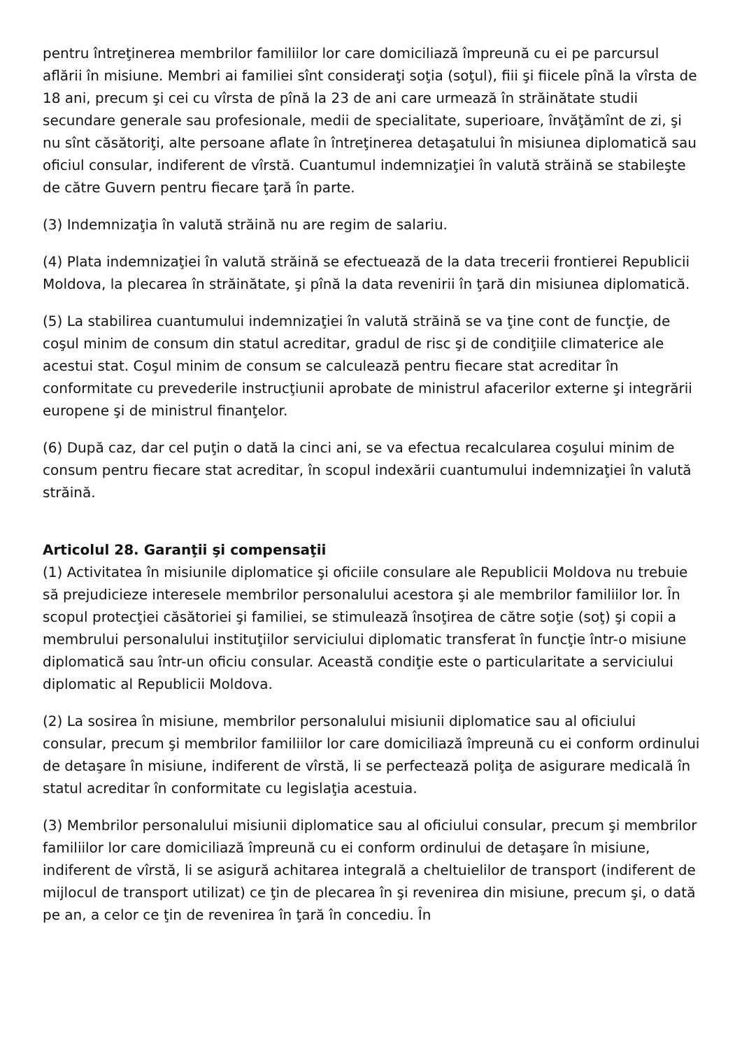pentru întreţinerea membrilor familiilor lor care domiciliază împreună cu ei pe parcursul aflării în misiune. Membri ai familiei sînt consideraţi soţia (soţul), fiii şi fiicele pînă la vîrsta de 18 ani, precum şi cei cu vîrsta de pînă la 23 de ani care urmează în străinătate studii secundare generale sau profesionale, medii de specialitate, superioare, învăţămînt de zi, şi nu sînt căsătoriţi, alte persoane aflate în întreţinerea detaşatului în misiunea diplomatică sau oficiul consular, indiferent de vîrstă. Cuantumul indemnizaţiei în valută străină se stabileşte de către Guvern pentru fiecare ţară în parte.
(3) Indemnizaţia în valută străină nu are regim de salariu.
(4) Plata indemnizaţiei în valută străină se efectuează de la data trecerii frontierei Republicii Moldova, la plecarea în străinătate, şi pînă la data revenirii în ţară din misiunea diplomatică.
(5) La stabilirea cuantumului indemnizaţiei în valută străină se va ţine cont de funcţie, de coşul minim de consum din statul acreditar, gradul de risc şi de condiţiile climaterice ale acestui stat. Coşul minim de consum se calculează pentru fiecare stat acreditar în conformitate cu prevederile instrucţiunii aprobate de ministrul afacerilor externe şi integrării europene şi de ministrul finanţelor.
(6) După caz, dar cel puţin o dată la cinci ani, se va efectua recalcularea coşului minim de consum pentru fiecare stat acreditar, în scopul indexării cuantumului indemnizaţiei în valută străină.
Articolul 28. Garanţii şi compensaţii
(1) Activitatea în misiunile diplomatice şi oficiile consulare ale Republicii Moldova nu trebuie să prejudicieze interesele membrilor personalului acestora şi ale membrilor familiilor lor. În scopul protecţiei căsătoriei şi familiei, se stimulează însoţirea de către soţie (soţ) şi copii a membrului personalului instituţiilor serviciului diplomatic transferat în funcţie într-o misiune diplomatică sau într-un oficiu consular. Această condiţie este o particularitate a serviciului diplomatic al Republicii Moldova.
(2) La sosirea în misiune, membrilor personalului misiunii diplomatice sau al oficiului consular, precum şi membrilor familiilor lor care domiciliază împreună cu ei conform ordinului de detaşare în misiune, indiferent de vîrstă, li se perfectează poliţa de asigurare medicală în statul acreditar în conformitate cu legislaţia acestuia.
(3) Membrilor personalului misiunii diplomatice sau al oficiului consular, precum şi membrilor familiilor lor care domiciliază împreună cu ei conform ordinului de detaşare în misiune, indiferent de vîrstă, li se asigură achitarea integrală a cheltuielilor de transport (indiferent de mijlocul de transport utilizat) ce ţin de plecarea în şi revenirea din misiune, precum şi, o dată pe an, a celor ce ţin de revenirea în ţară în concediu. În